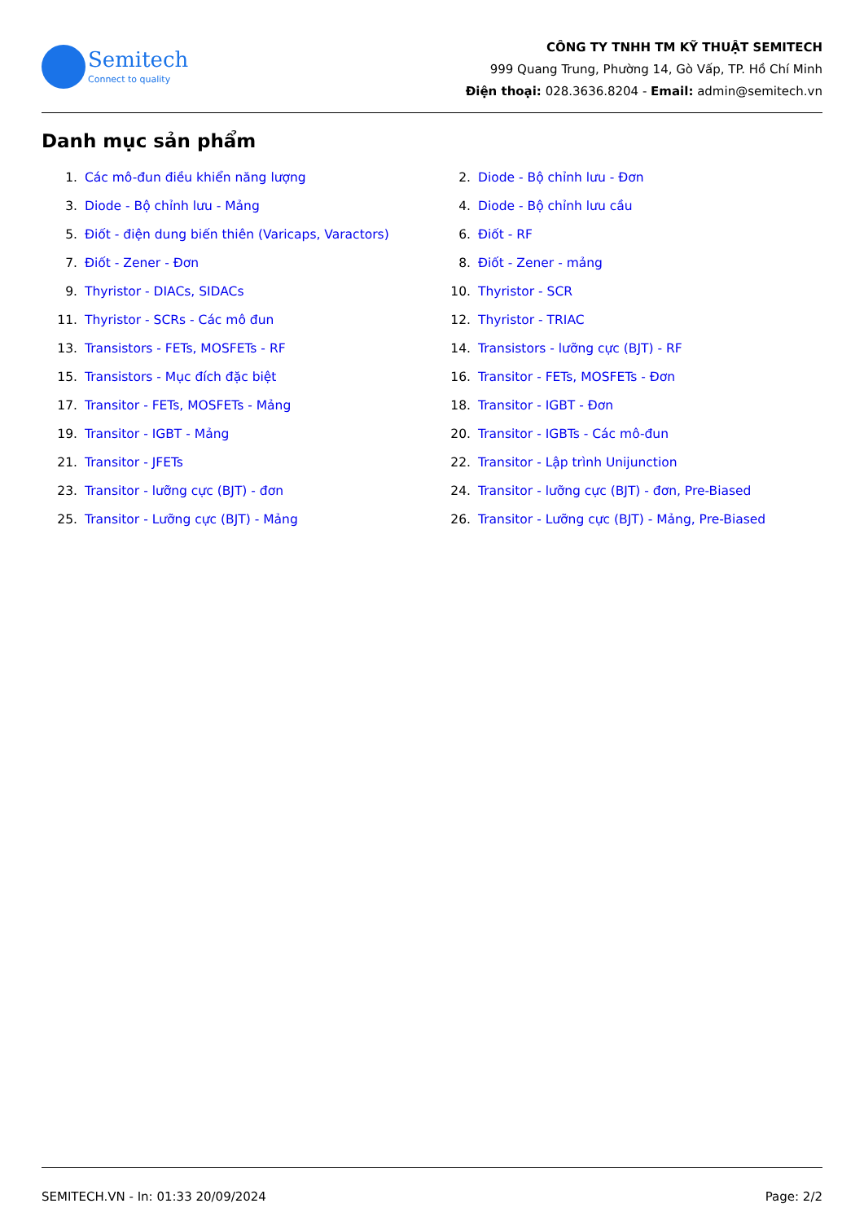Semitech
Connect to quality
CÔNG TY TNHH TM KỸ THUẬT SEMITECH
999 Quang Trung, Phường 14, Gò Vấp, TP. Hồ Chí Minh
Điện thoại: 028.3636.8204 - Email: admin@semitech.vn
Danh mục sản phẩm
1. Các mô-đun điều khiển năng lượng
2. Diode - Bộ chỉnh lưu - Đơn
3. Diode - Bộ chỉnh lưu - Mảng
4. Diode - Bộ chỉnh lưu cầu
5. Điốt - điện dung biến thiên (Varicaps, Varactors)
6. Điốt - RF
7. Điốt - Zener - Đơn
8. Điốt - Zener - mảng
9. Thyristor - DIACs, SIDACs
10. Thyristor - SCR
11. Thyristor - SCRs - Các mô đun
12. Thyristor - TRIAC
13. Transistors - FETs, MOSFETs - RF
14. Transistors - lưỡng cực (BJT) - RF
15. Transistors - Mục đích đặc biệt
16. Transitor - FETs, MOSFETs - Đơn
17. Transitor - FETs, MOSFETs - Mảng
18. Transitor - IGBT - Đơn
19. Transitor - IGBT - Mảng
20. Transitor - IGBTs - Các mô-đun
21. Transitor - JFETs
22. Transitor - Lập trình Unijunction
23. Transitor - lưỡng cực (BJT) - đơn
24. Transitor - lưỡng cực (BJT) - đơn, Pre-Biased
25. Transitor - Lưỡng cực (BJT) - Mảng
26. Transitor - Lưỡng cực (BJT) - Mảng, Pre-Biased
SEMITECH.VN - In: 01:33 20/09/2024 Page: 2/2